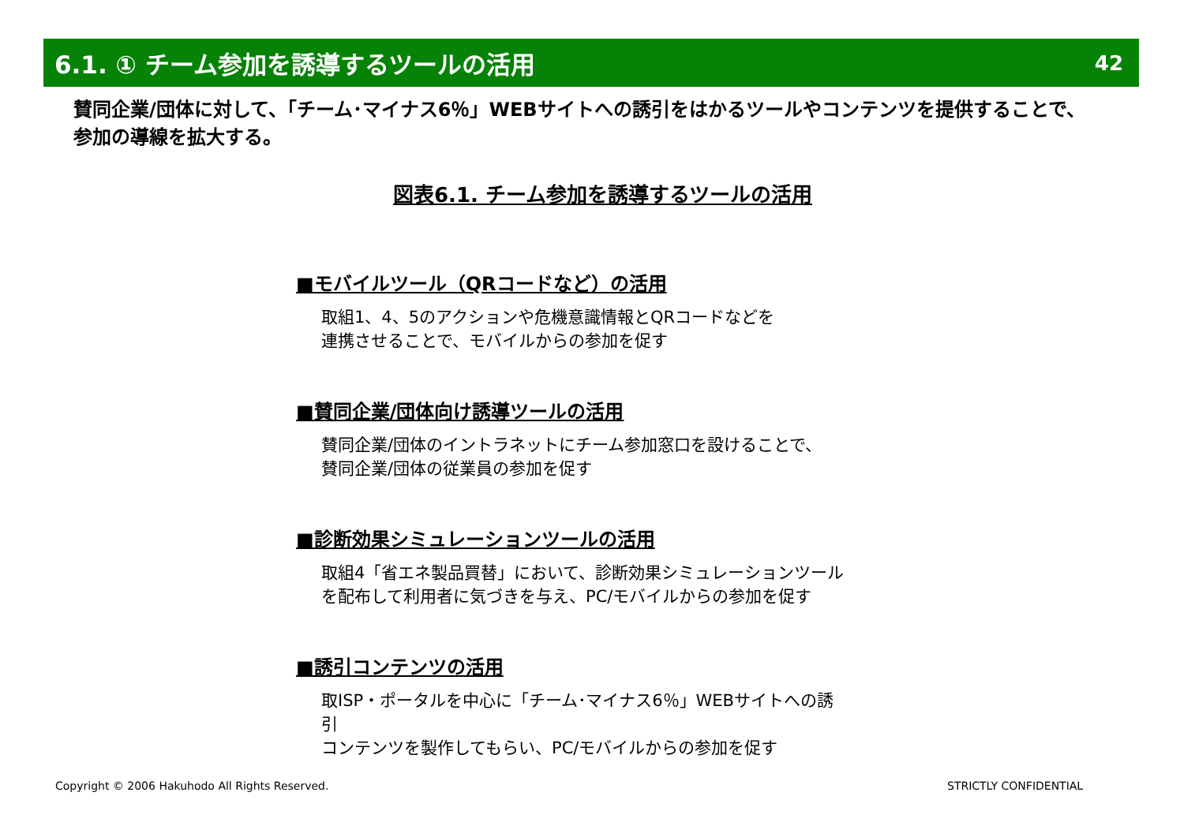6.1. ① チーム参加を誘導するツールの活用
42
賛同企業/団体に対して、「チーム･マイナス6％」WEBサイトへの誘引をはかるツールやコンテンツを提供することで、参加の導線を拡大する。
図表6.1. チーム参加を誘導するツールの活用
■モバイルツール（QRコードなど）の活用
取組1、4、5のアクションや危機意識情報とQRコードなどを
連携させることで、モバイルからの参加を促す
■賛同企業/団体向け誘導ツールの活用
賛同企業/団体のイントラネットにチーム参加窓口を設けることで、
賛同企業/団体の従業員の参加を促す
■診断効果シミュレーションツールの活用
取組4「省エネ製品買替」において、診断効果シミュレーションツール
を配布して利用者に気づきを与え、PC/モバイルからの参加を促す
■誘引コンテンツの活用
取ISP・ポータルを中心に「チーム･マイナス6％」WEBサイトへの誘引
コンテンツを製作してもらい、PC/モバイルからの参加を促す
Copyright © 2006 Hakuhodo All Rights Reserved.
STRICTLY CONFIDENTIAL